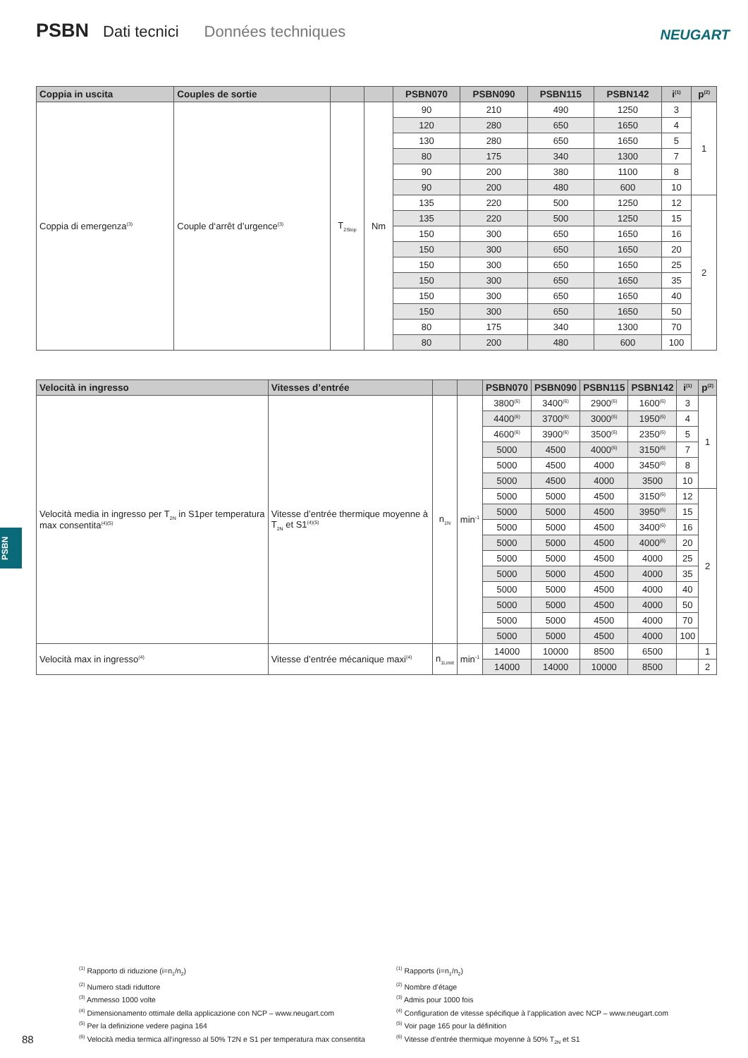PSBN Dati tecnici Données techniques
NEUGART
| Coppia in uscita | Couples de sortie | | | PSBN070 | PSBN090 | PSBN115 | PSBN142 | i<sup>(1)</sup> | p<sup>(2)</sup> |
| --- | --- | --- | --- | --- | --- | --- | --- | --- | --- |
| Coppia di emergenza<sup>(3)</sup> | Couple d‘arrêt d’urgence<sup>(3)</sup> | T<sub>2Stop</sub> | Nm | 90 | 210 | 490 | 1250 | 3 | 1 |
| | | | | 120 | 280 | 650 | 1650 | 4 | |
| | | | | 130 | 280 | 650 | 1650 | 5 | |
| | | | | 80 | 175 | 340 | 1300 | 7 | |
| | | | | 90 | 200 | 380 | 1100 | 8 | |
| | | | | 90 | 200 | 480 | 600 | 10 | |
| | | | | 135 | 220 | 500 | 1250 | 12 | 2 |
| | | | | 135 | 220 | 500 | 1250 | 15 | |
| | | | | 150 | 300 | 650 | 1650 | 16 | |
| | | | | 150 | 300 | 650 | 1650 | 20 | |
| | | | | 150 | 300 | 650 | 1650 | 25 | |
| | | | | 150 | 300 | 650 | 1650 | 35 | |
| | | | | 150 | 300 | 650 | 1650 | 40 | |
| | | | | 150 | 300 | 650 | 1650 | 50 | |
| | | | | 80 | 175 | 340 | 1300 | 70 | |
| | | | | 80 | 200 | 480 | 600 | 100 | |
| Velocità in ingresso | Vitesses d’entrée | | | PSBN070 | PSBN090 | PSBN115 | PSBN142 | i<sup>(1)</sup> | p<sup>(2)</sup> |
| --- | --- | --- | --- | --- | --- | --- | --- | --- | --- |
| Velocità media in ingresso per T<sub>2N</sub> in S1per temperatura max consentita<sup>(4)(5)</sup> | Vitesse d’entrée thermique moyenne à T<sub>2N</sub> et S1<sup>(4)(5)</sup> | n<sub>1N</sub> | min<sup>-1</sup> | 3800<sup>(6)</sup> | 3400<sup>(6)</sup> | 2900<sup>(6)</sup> | 1600<sup>(6)</sup> | 3 | 1 |
| | | | | 4400<sup>(6)</sup> | 3700<sup>(6)</sup> | 3000<sup>(6)</sup> | 1950<sup>(6)</sup> | 4 | |
| | | | | 4600<sup>(6)</sup> | 3900<sup>(6)</sup> | 3500<sup>(6)</sup> | 2350<sup>(6)</sup> | 5 | |
| | | | | 5000 | 4500 | 4000<sup>(6)</sup> | 3150<sup>(6)</sup> | 7 | |
| | | | | 5000 | 4500 | 4000 | 3450<sup>(6)</sup> | 8 | |
| | | | | 5000 | 4500 | 4000 | 3500 | 10 | |
| | | | | 5000 | 5000 | 4500 | 3150<sup>(6)</sup> | 12 | 2 |
| | | | | 5000 | 5000 | 4500 | 3950<sup>(6)</sup> | 15 | |
| | | | | 5000 | 5000 | 4500 | 3400<sup>(6)</sup> | 16 | |
| | | | | 5000 | 5000 | 4500 | 4000<sup>(6)</sup> | 20 | |
| | | | | 5000 | 5000 | 4500 | 4000 | 25 | |
| | | | | 5000 | 5000 | 4500 | 4000 | 35 | |
| | | | | 5000 | 5000 | 4500 | 4000 | 40 | |
| | | | | 5000 | 5000 | 4500 | 4000 | 50 | |
| | | | | 5000 | 5000 | 4500 | 4000 | 70 | |
| | | | | 5000 | 5000 | 4500 | 4000 | 100 | |
| Velocità max in ingresso<sup>(4)</sup> | Vitesse d’entrée mécanique maxi<sup>(4)</sup> | n<sub>1Limit</sub> | min<sup>-1</sup> | 14000 | 10000 | 8500 | 6500 | | 1 |
| | | | | 14000 | 14000 | 10000 | 8500 | | 2 |
PSBN
<sup>(1)</sup> Rapporto di riduzione (i=n<sub>1</sub>/n<sub>2</sub>)
<sup>(2)</sup> Numero stadi riduttore
<sup>(3)</sup> Ammesso 1000 volte
<sup>(4)</sup> Dimensionamento ottimale della applicazione con NCP – www.neugart.com
<sup>(5)</sup> Per la definizione vedere pagina 164
<sup>(6)</sup> Velocità media termica all‘ingresso al 50% T2N e S1 per temperatura max consentita
<sup>(1)</sup> Rapports (i=n<sub>1</sub>/n<sub>2</sub>)
<sup>(2)</sup> Nombre d’étage
<sup>(3)</sup> Admis pour 1000 fois
<sup>(4)</sup> Configuration de vitesse spécifique à l’application avec NCP – www.neugart.com
<sup>(5)</sup> Voir page 165 pour la définition
<sup>(6)</sup> Vitesse d’entrée thermique moyenne à 50% T<sub>2N</sub> et S1
88